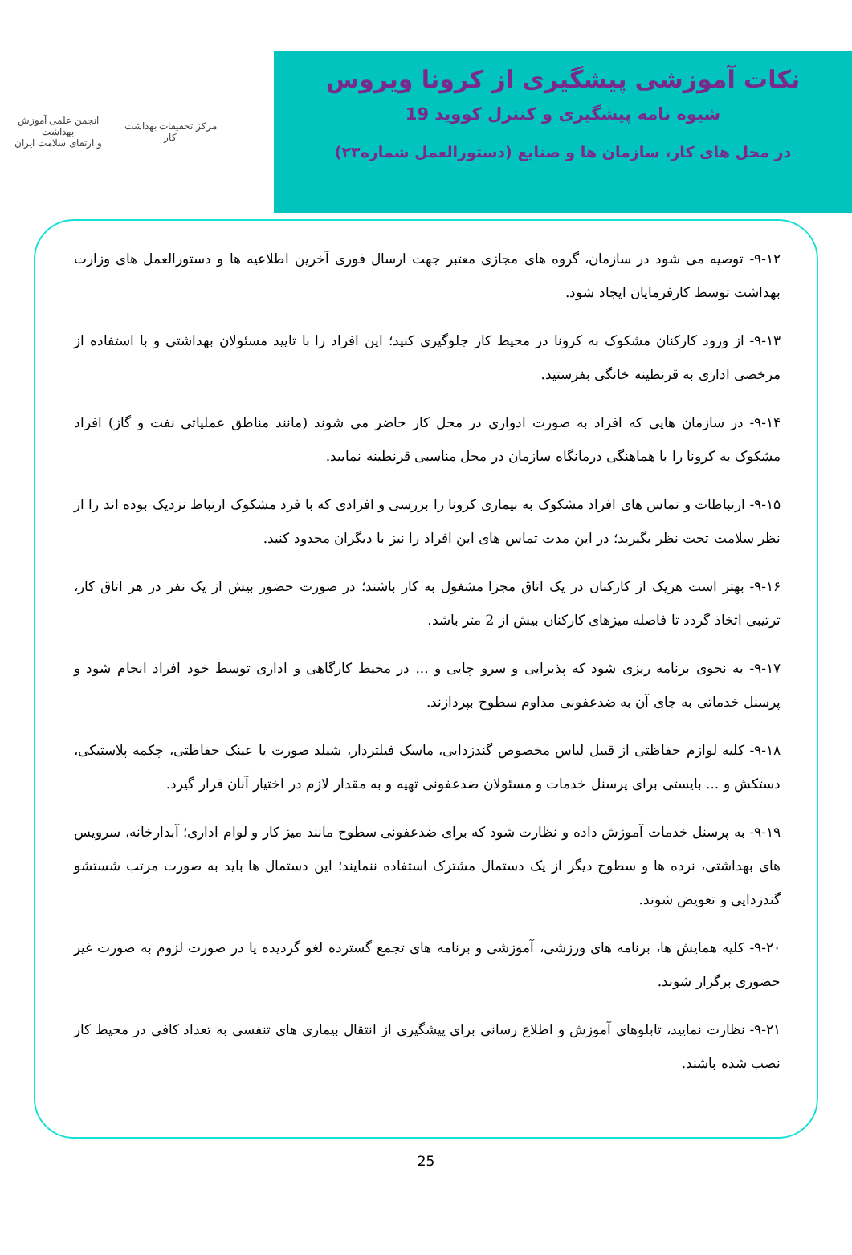مرکز تحقیقات بهداشت کار
انجمن علمی آموزش بهداشت
و ارتقای سلامت ایران
نکات آموزشی پیشگیری از کرونا ویروس
شیوه نامه پیشگیری و کنترل کووید 19
در محل های کار، سازمان ها و صنایع (دستورالعمل شماره۲۳)
۹-۱۲- توصیه می شود در سازمان، گروه های مجازی معتبر جهت ارسال فوری آخرین اطلاعیه ها و دستورالعمل های وزارت بهداشت توسط کارفرمایان ایجاد شود.
۹-۱۳- از ورود کارکنان مشکوک به کرونا در محیط کار جلوگیری کنید؛ این افراد را با تایید مسئولان بهداشتی و با استفاده از مرخصی اداری به قرنطینه خانگی بفرستید.
۹-۱۴- در سازمان هایی که افراد به صورت ادواری در محل کار حاضر می شوند (مانند مناطق عملیاتی نفت و گاز) افراد مشکوک به کرونا را با هماهنگی درمانگاه سازمان در محل مناسبی قرنطینه نمایید.
۹-۱۵- ارتباطات و تماس های افراد مشکوک به بیماری کرونا را بررسی و افرادی که با فرد مشکوک ارتباط نزدیک بوده اند را از نظر سلامت تحت نظر بگیرید؛ در این مدت تماس های این افراد را نیز با دیگران محدود کنید.
۹-۱۶- بهتر است هریک از کارکنان در یک اتاق مجزا مشغول به کار باشند؛ در صورت حضور بیش از یک نفر در هر اتاق کار، ترتیبی اتخاذ گردد تا فاصله میزهای کارکنان بیش از 2 متر باشد.
۹-۱۷- به نحوی برنامه ریزی شود که پذیرایی و سرو چایی و ... در محیط کارگاهی و اداری توسط خود افراد انجام شود و پرسنل خدماتی به جای آن به ضدعفونی مداوم سطوح بپردازند.
۹-۱۸- کلیه لوازم حفاظتی از قبیل لباس مخصوص گندزدایی، ماسک فیلتردار، شیلد صورت یا عینک حفاظتی، چکمه پلاستیکی، دستکش و ... بایستی برای پرسنل خدمات و مسئولان ضدعفونی تهیه و به مقدار لازم در اختیار آنان قرار گیرد.
۹-۱۹- به پرسنل خدمات آموزش داده و نظارت شود که برای ضدعفونی سطوح مانند میز کار و لوام اداری؛ آبدارخانه، سرویس های بهداشتی، نرده ها و سطوح دیگر از یک دستمال مشترک استفاده ننمایند؛ این دستمال ها باید به صورت مرتب شستشو گندزدایی و تعویض شوند.
۹-۲۰- کلیه همایش ها، برنامه های ورزشی، آموزشی و برنامه های تجمع گسترده لغو گردیده یا در صورت لزوم به صورت غیر حضوری برگزار شوند.
۹-۲۱- نظارت نمایید، تابلوهای آموزش و اطلاع رسانی برای پیشگیری از انتقال بیماری های تنفسی به تعداد کافی در محیط کار نصب شده باشند.
25